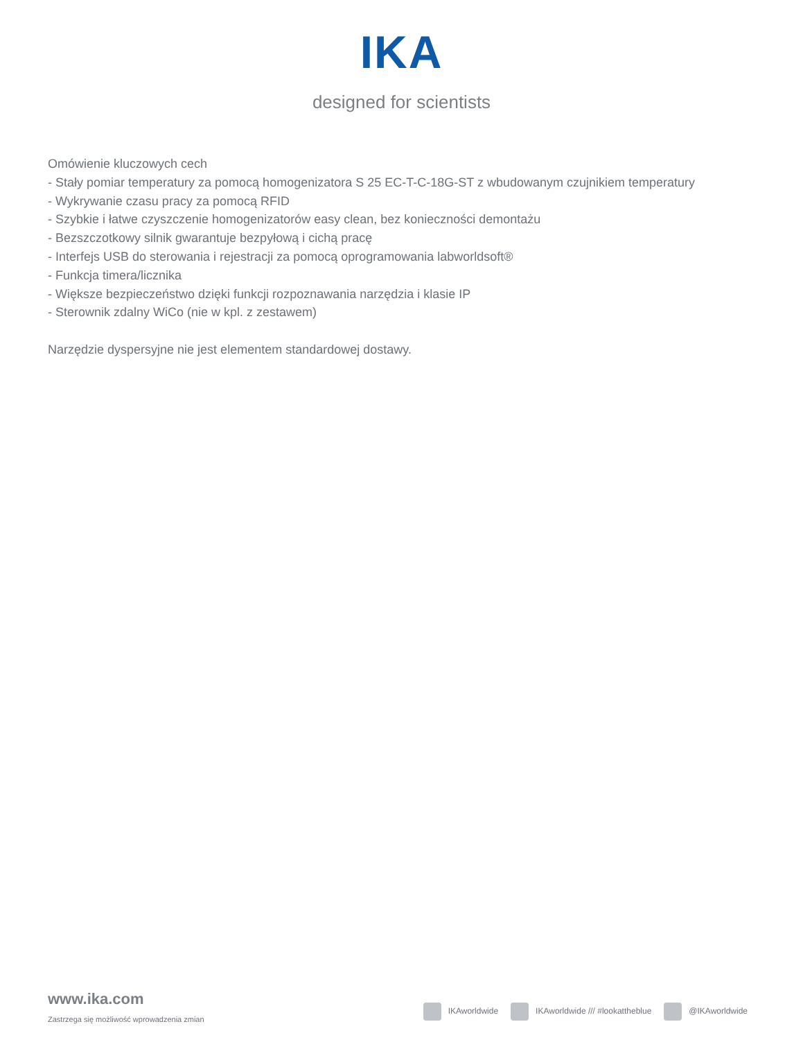IKA
designed for scientists
Omówienie kluczowych cech
- Stały pomiar temperatury za pomocą homogenizatora S 25 EC-T-C-18G-ST z wbudowanym czujnikiem temperatury
- Wykrywanie czasu pracy za pomocą RFID
- Szybkie i łatwe czyszczenie homogenizatorów easy clean, bez konieczności demontażu
- Bezszczotkowy silnik gwarantuje bezpyłową i cichą pracę
- Interfejs USB do sterowania i rejestracji za pomocą oprogramowania labworldsoft®
- Funkcja timera/licznika
- Większe bezpieczeństwo dzięki funkcji rozpoznawania narzędzia i klasie IP
- Sterownik zdalny WiCo (nie w kpl. z zestawem)
Narzędzie dyspersyjne nie jest elementem standardowej dostawy.
www.ika.com
Zastrzega się możliwość wprowadzenia zmian
IKAworldwide IKAworldwide /// #lookattheblue @IKAworldwide